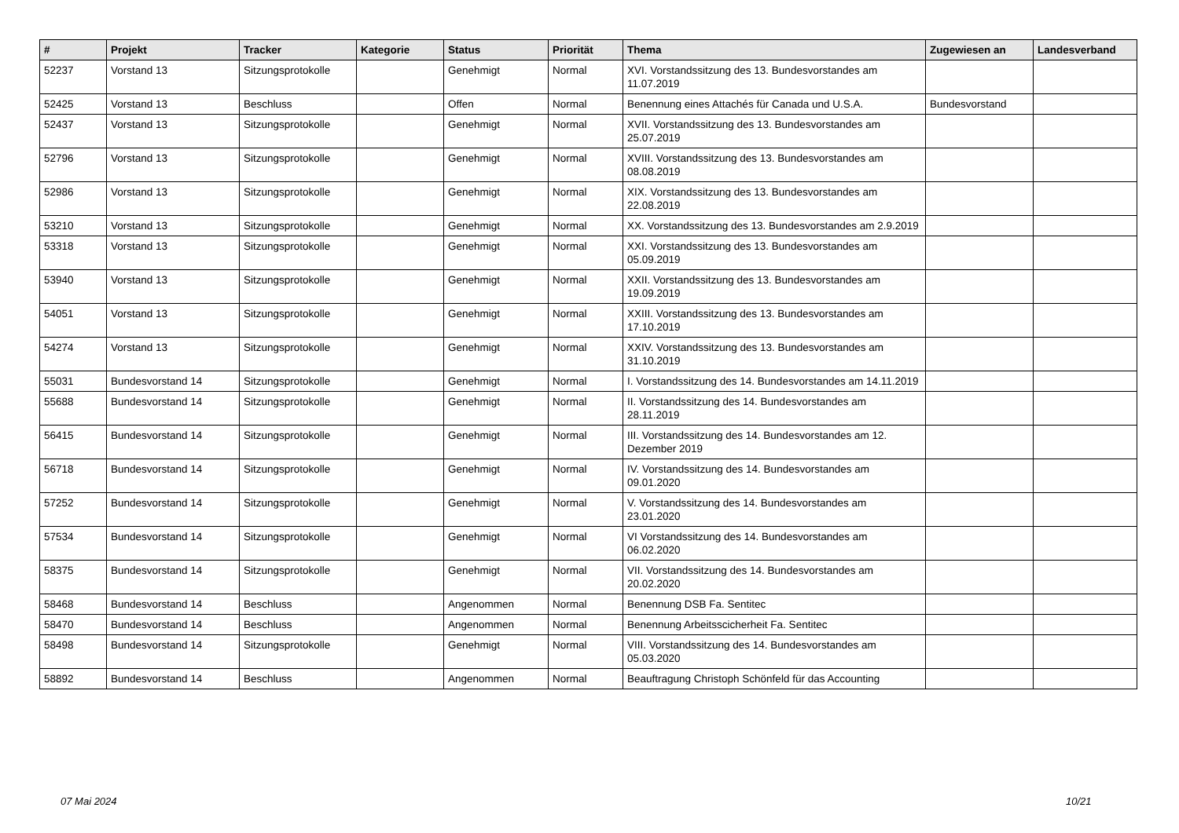| # | Projekt | Tracker | Kategorie | Status | Priorität | Thema | Zugewiesen an | Landesverband |
| --- | --- | --- | --- | --- | --- | --- | --- | --- |
| 52237 | Vorstand 13 | Sitzungsprotokolle | | Genehmigt | Normal | XVI. Vorstandssitzung des 13. Bundesvorstandes am 11.07.2019 | | |
| 52425 | Vorstand 13 | Beschluss | | Offen | Normal | Benennung eines Attachés für Canada und U.S.A. | Bundesvorstand | |
| 52437 | Vorstand 13 | Sitzungsprotokolle | | Genehmigt | Normal | XVII. Vorstandssitzung des 13. Bundesvorstandes am 25.07.2019 | | |
| 52796 | Vorstand 13 | Sitzungsprotokolle | | Genehmigt | Normal | XVIII. Vorstandssitzung des 13. Bundesvorstandes am 08.08.2019 | | |
| 52986 | Vorstand 13 | Sitzungsprotokolle | | Genehmigt | Normal | XIX. Vorstandssitzung des 13. Bundesvorstandes am 22.08.2019 | | |
| 53210 | Vorstand 13 | Sitzungsprotokolle | | Genehmigt | Normal | XX. Vorstandssitzung des 13. Bundesvorstandes am 2.9.2019 | | |
| 53318 | Vorstand 13 | Sitzungsprotokolle | | Genehmigt | Normal | XXI. Vorstandssitzung des 13. Bundesvorstandes am 05.09.2019 | | |
| 53940 | Vorstand 13 | Sitzungsprotokolle | | Genehmigt | Normal | XXII. Vorstandssitzung des 13. Bundesvorstandes am 19.09.2019 | | |
| 54051 | Vorstand 13 | Sitzungsprotokolle | | Genehmigt | Normal | XXIII. Vorstandssitzung des 13. Bundesvorstandes am 17.10.2019 | | |
| 54274 | Vorstand 13 | Sitzungsprotokolle | | Genehmigt | Normal | XXIV. Vorstandssitzung des 13. Bundesvorstandes am 31.10.2019 | | |
| 55031 | Bundesvorstand 14 | Sitzungsprotokolle | | Genehmigt | Normal | I. Vorstandssitzung des 14. Bundesvorstandes am 14.11.2019 | | |
| 55688 | Bundesvorstand 14 | Sitzungsprotokolle | | Genehmigt | Normal | II. Vorstandssitzung des 14. Bundesvorstandes am 28.11.2019 | | |
| 56415 | Bundesvorstand 14 | Sitzungsprotokolle | | Genehmigt | Normal | III. Vorstandssitzung des 14. Bundesvorstandes am 12. Dezember 2019 | | |
| 56718 | Bundesvorstand 14 | Sitzungsprotokolle | | Genehmigt | Normal | IV. Vorstandssitzung des 14. Bundesvorstandes am 09.01.2020 | | |
| 57252 | Bundesvorstand 14 | Sitzungsprotokolle | | Genehmigt | Normal | V. Vorstandssitzung des 14. Bundesvorstandes am 23.01.2020 | | |
| 57534 | Bundesvorstand 14 | Sitzungsprotokolle | | Genehmigt | Normal | VI Vorstandssitzung des 14. Bundesvorstandes am 06.02.2020 | | |
| 58375 | Bundesvorstand 14 | Sitzungsprotokolle | | Genehmigt | Normal | VII. Vorstandssitzung des 14. Bundesvorstandes am 20.02.2020 | | |
| 58468 | Bundesvorstand 14 | Beschluss | | Angenommen | Normal | Benennung DSB Fa. Sentitec | | |
| 58470 | Bundesvorstand 14 | Beschluss | | Angenommen | Normal | Benennung Arbeitsscicherheit Fa. Sentitec | | |
| 58498 | Bundesvorstand 14 | Sitzungsprotokolle | | Genehmigt | Normal | VIII. Vorstandssitzung des 14. Bundesvorstandes am 05.03.2020 | | |
| 58892 | Bundesvorstand 14 | Beschluss | | Angenommen | Normal | Beauftragung Christoph Schönfeld für das Accounting | | |
07 Mai 2024 10/21